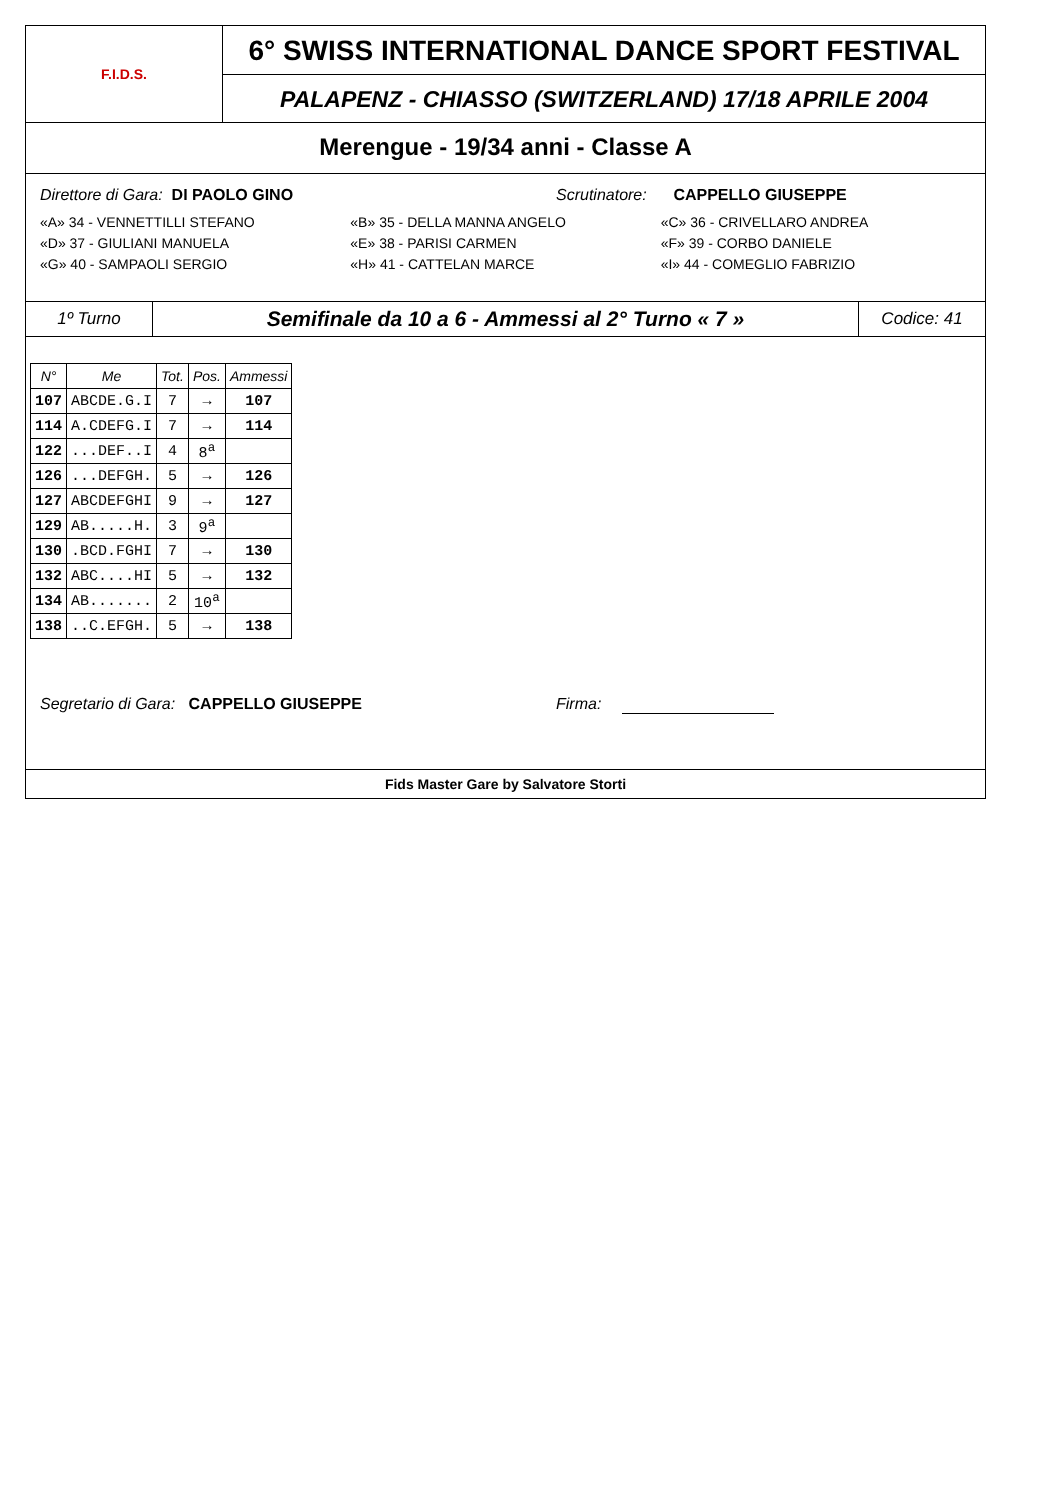F.I.D.S.
6° SWISS INTERNATIONAL DANCE SPORT FESTIVAL
PALAPENZ - CHIASSO (SWITZERLAND) 17/18 APRILE 2004
Merengue - 19/34 anni - Classe A
Direttore di Gara: DI PAOLO GINO Scrutinatore: CAPPELLO GIUSEPPE
«A» 34 - VENNETTILLI STEFANO «B» 35 - DELLA MANNA ANGELO «C» 36 - CRIVELLARO ANDREA
«D» 37 - GIULIANI MANUELA «E» 38 - PARISI CARMEN «F» 39 - CORBO DANIELE
«G» 40 - SAMPAOLI SERGIO «H» 41 - CATTELAN MARCE «I» 44 - COMEGLIO FABRIZIO
1º Turno
Semifinale da 10 a 6 - Ammessi al 2° Turno « 7 »
Codice: 41
| N° | Me | Tot. | Pos. | Ammessi |
| --- | --- | --- | --- | --- |
| 107 | ABCDE.G.I | 7 | → | 107 |
| 114 | A.CDEFG.I | 7 | → | 114 |
| 122 | ...DEF..I | 4 | 8<sup>a</sup> | |
| 126 | ...DEFGH. | 5 | → | 126 |
| 127 | ABCDEFGHI | 9 | → | 127 |
| 129 | AB.....H. | 3 | 9<sup>a</sup> | |
| 130 | .BCD.FGHI | 7 | → | 130 |
| 132 | ABC....HI | 5 | → | 132 |
| 134 | AB....... | 2 | 10<sup>a</sup> | |
| 138 | ..C.EFGH. | 5 | → | 138 |
Segretario di Gara: CAPPELLO GIUSEPPE Firma:
Fids Master Gare by Salvatore Storti